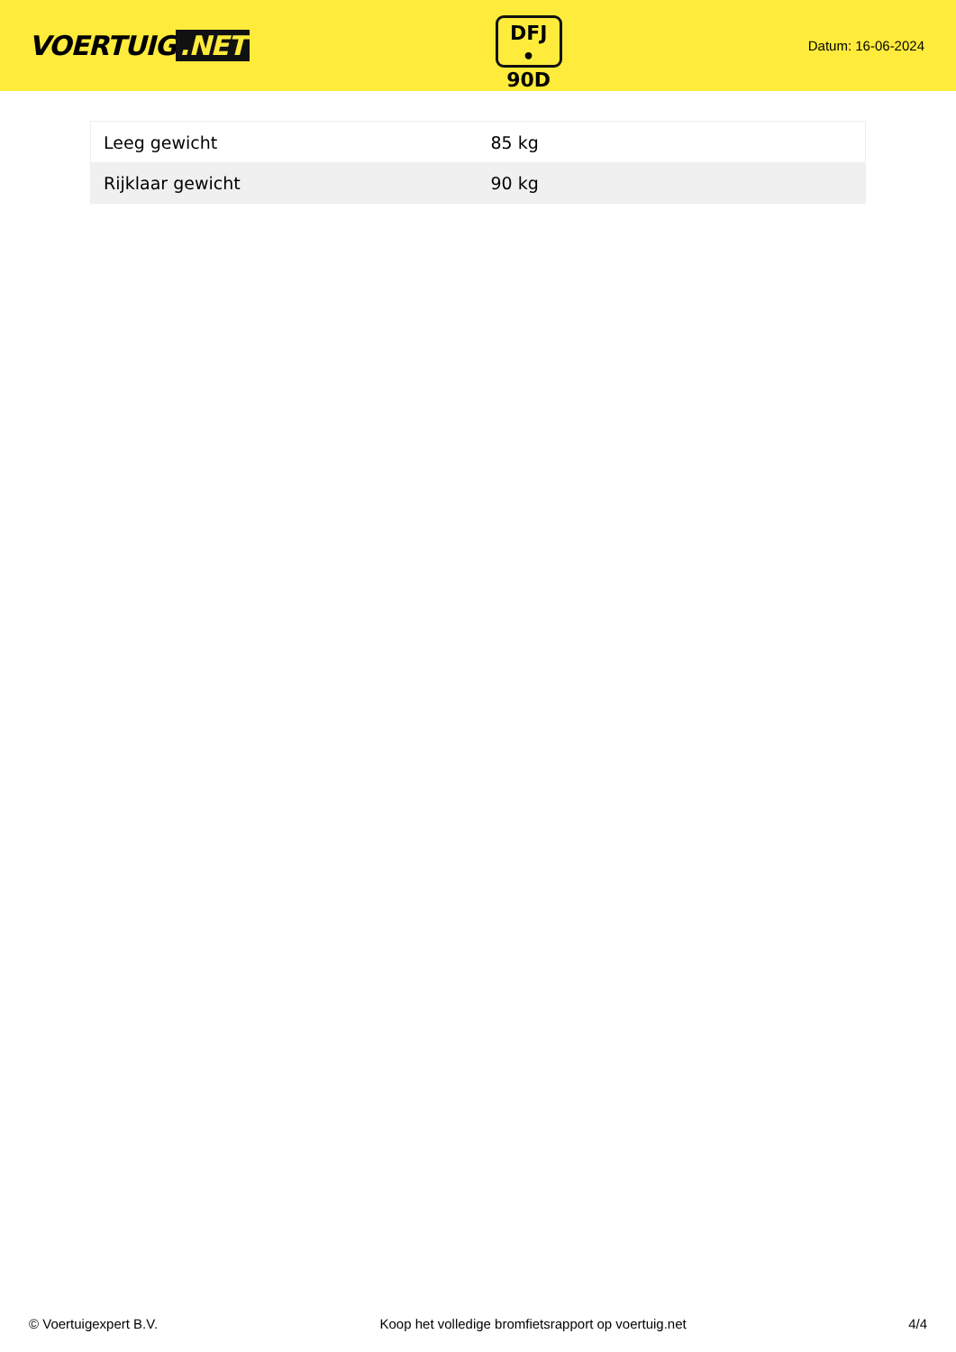VOERTUIG.NET
DFJ
• 90D
Datum: 16-06-2024
| Leeg gewicht | 85 kg |
| Rijklaar gewicht | 90 kg |
© Voertuigexpert B.V. Koop het volledige bromfietsrapport op voertuig.net 4/4